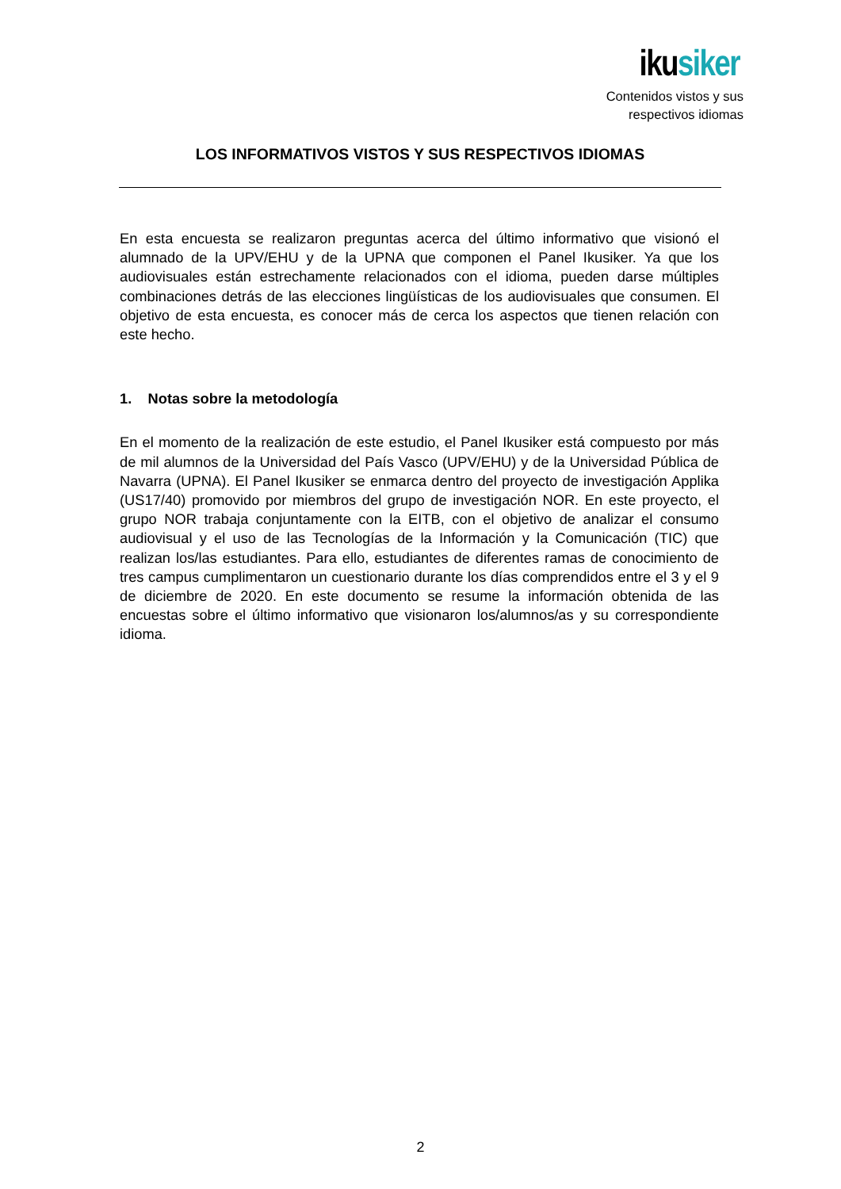ikusiker
Contenidos vistos y sus
respectivos idiomas
LOS INFORMATIVOS VISTOS Y SUS RESPECTIVOS IDIOMAS
En esta encuesta se realizaron preguntas acerca del último informativo que visionó el alumnado de la UPV/EHU y de la UPNA que componen el Panel Ikusiker. Ya que los audiovisuales están estrechamente relacionados con el idioma, pueden darse múltiples combinaciones detrás de las elecciones lingüísticas de los audiovisuales que consumen. El objetivo de esta encuesta, es conocer más de cerca los aspectos que tienen relación con este hecho.
1. Notas sobre la metodología
En el momento de la realización de este estudio, el Panel Ikusiker está compuesto por más de mil alumnos de la Universidad del País Vasco (UPV/EHU) y de la Universidad Pública de Navarra (UPNA). El Panel Ikusiker se enmarca dentro del proyecto de investigación Applika (US17/40) promovido por miembros del grupo de investigación NOR. En este proyecto, el grupo NOR trabaja conjuntamente con la EITB, con el objetivo de analizar el consumo audiovisual y el uso de las Tecnologías de la Información y la Comunicación (TIC) que realizan los/las estudiantes. Para ello, estudiantes de diferentes ramas de conocimiento de tres campus cumplimentaron un cuestionario durante los días comprendidos entre el 3 y el 9 de diciembre de 2020. En este documento se resume la información obtenida de las encuestas sobre el último informativo que visionaron los/alumnos/as y su correspondiente idioma.
2